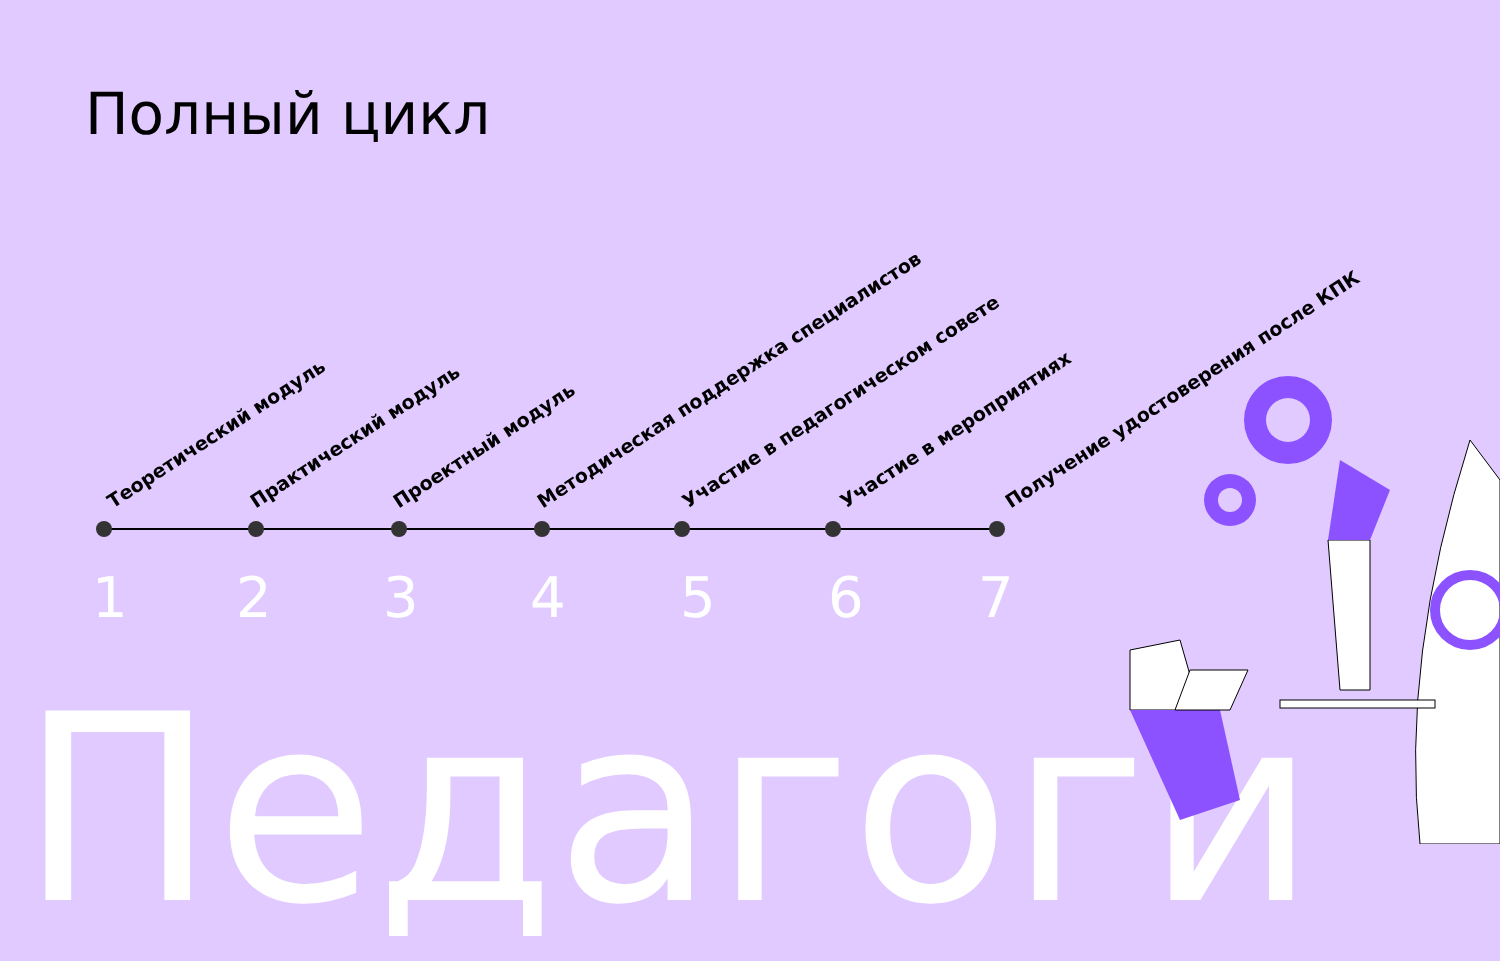Полный цикл
Теоретический модуль Практический модуль Проектный модуль Методическая поддержка специалистов Участие в педагогическом совете Участие в мероприятиях Получение удостоверения после КПК
1 2 3 4 5 6 7
Педагоги